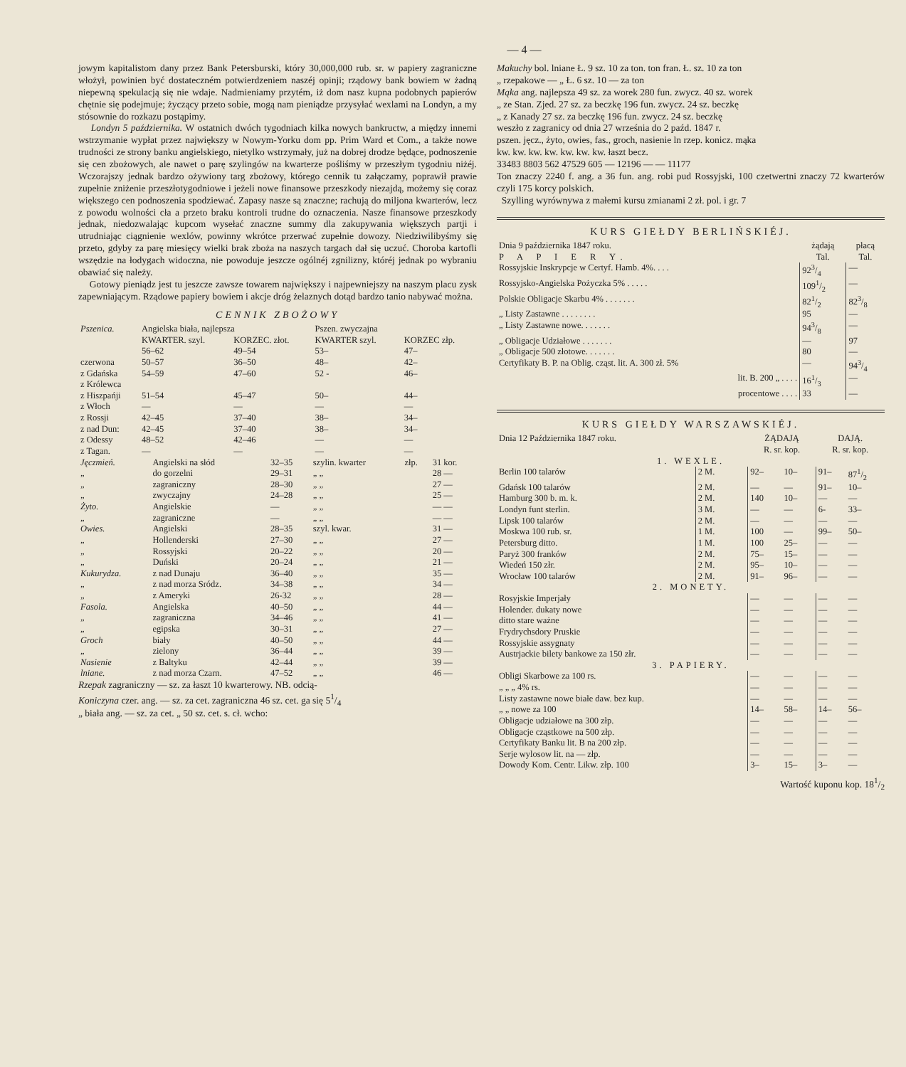— 4 —
jowym kapitalistom dany przez Bank Petersburski, który 30,000,000 rub. sr. w papiery zagraniczne włożył, powinien być dostateczném potwierdzeniem naszéj opinji; rządowy bank bowiem w żadną niepewną spekulacją się nie wdaje. Nadmieniamy przytém, iż dom nasz kupna podobnych papierów chętnie się podejmuje; życzący przeto sobie, mogą nam pieniądze przysyłać wexlami na Londyn, a my stósownie do rozkazu postąpimy.
Londyn 5 października. W ostatnich dwóch tygodniach kilka nowych bankructw, a między innemi wstrzymanie wypłat przez największy w Nowym-Yorku dom pp. Prim Ward et Com., a także nowe trudności ze strony banku angielskiego, nietylko wstrzymały, już na dobrej drodze będące, podnoszenie się cen zbożowych, ale nawet o parę szylingów na kwarterze pośliśmy w przeszłym tygodniu niżéj. Wczorajszy jednak bardzo ożywiony targ zbożowy, którego cennik tu załączamy, poprawił prawie zupełnie zniżenie przeszłotygodniowe i jeżeli nowe finansowe przeszkody niezajdą, możemy się coraz większego cen podnoszenia spodziewać. Zapasy nasze są znaczne; rachują do miljona kwarterów, lecz z powodu wolności cła a przeto braku kontroli trudne do oznaczenia. Nasze finansowe przeszkody jednak, niedozwalając kupcom wysełać znaczne summy dla zakupywania większych partji i utrudniając ciągnienie wexlów, powinny wkrótce przerwać zupełnie dowozy. Niedziwilibyśmy się przeto, gdyby za parę miesięcy wielki brak zboża na naszych targach dał się uczuć. Choroba kartofli wszędzie na łodygach widoczna, nie powoduje jeszcze ogólnéj zgnilizny, któréj jednak po wybraniu obawiać się należy.
Gotowy pieniądz jest tu jeszcze zawsze towarem największy i najpewniejszy na naszym placu zysk zapewniającym. Rządowe papiery bowiem i akcje dróg żelaznych dotąd bardzo tanio nabywać można.
CENNIK ZBOŻOWY
| Pszenica. | Angielska biała, najlepsza | | Pszen. zwyczajna | |
| | KWARTER. szyl. | KORZEC. złot. | KWARTER szyl. | KORZEC złp. |
| | 56–62 | 49–54 | 53– | 47– |
| czerwona | 50–57 | 36–50 | 48– | 42– |
| z Gdańska z Królewca | 54–59 | 47–60 | 52 - | 46– |
| z Hiszpańji | 51–54 | 45–47 | 50– | 44– |
| z Włoch | — | — | — | — |
| z Rossji | 42–45 | 37–40 | 38– | 34– |
| z nad Dun: | 42–45 | 37–40 | 38– | 34– |
| z Odessy | 48–52 | 42–46 | — | — |
| z Tagan. | — | — | — | — |
| Jęczmień. | Angielski na słód | 32–35 | szylin. kwarter | złp. | 31 kor. |
| „ | do gorzelni | 29–31 | „ „ | | 28 — |
| „ | zagraniczny | 28–30 | „ „ | | 27 — |
| „ | zwyczajny | 24–28 | „ „ | | 25 — |
| Żyto. | Angielskie | — | „ „ | | — — |
| „ | zagraniczne | — | „ „ | | — — |
| Owies. | Angielski | 28–35 | szyl. kwar. | | 31 — |
| „ | Hollenderski | 27–30 | „ „ | | 27 — |
| „ | Rossyjski | 20–22 | „ „ | | 20 — |
| „ | Duński | 20–24 | „ „ | | 21 — |
| Kukurydza. | z nad Dunaju | 36–40 | „ „ | | 35 — |
| „ | z nad morza Sródz. | 34–38 | „ „ | | 34 — |
| „ | z Ameryki | 26-32 | „ „ | | 28 — |
| Fasola. | Angielska | 40–50 | „ „ | | 44 — |
| „ | zagraniczna | 34–46 | „ „ | | 41 — |
| „ | egipska | 30–31 | „ „ | | 27 — |
| Groch | biały | 40–50 | „ „ | | 44 — |
| „ | zielony | 36–44 | „ „ | | 39 — |
| Nasienie | z Baltyku | 42–44 | „ „ | | 39 — |
| lniane. | z nad morza Czarn. | 47–52 | „ „ | | 46 — |
Rzepak zagraniczny — sz. za łaszt 10 kwarterowy. NB. odcią-
Koniczyna czer. ang. — sz. za cet. zagraniczna 46 sz. cet. ga się 51/4
„ biała ang. — sz. za cet. „ 50 sz. cet. s. cł. wcho:
Makuchy bol. lniane Ł. 9 sz. 10 za ton. ton fran. Ł. sz. 10 za ton
„ rzepakowe — „ Ł. 6 sz. 10 — za ton
Mąka ang. najlepsza 49 sz. za worek 280 fun. zwycz. 40 sz. worek
„ ze Stan. Zjed. 27 sz. za beczkę 196 fun. zwycz. 24 sz. beczkę
„ z Kanady 27 sz. za beczkę 196 fun. zwycz. 24 sz. beczkę
weszło z zagranicy od dnia 27 września do 2 paźd. 1847 r.
pszen. jęcz., żyto, owies, fas., groch, nasienie ln rzep. konicz. mąka
kw. kw. kw. kw. kw. kw. kw. łaszt becz.
33483 8803 562 47529 605 — 12196 — — 11177
Ton znaczy 2240 f. ang. a 36 fun. ang. robi pud Rossyjski, 100 czetwertni znaczy 72 kwarterów czyli 175 korcy polskich.
Szylling wyrównywa z małemi kursu zmianami 2 zł. pol. i gr. 7
KURS GIEŁDY BERLIŃSKIÉJ.
| Dnia 9 października 1847 roku. | żądają | płacą |
| P A P I E R Y. | Tal. | Tal. |
| Rossyjskie Inskrypcje w Certyf. Hamb. 4%. . . . | 923/4 | — |
| Rossyjsko-Angielska Pożyczka 5% . . . . . | 1091/2 | — |
| Polskie Obligacje Skarbu 4% . . . . . . . | 821/2 | 823/8 |
| „ Listy Zastawne . . . . . . . . | 95 | — |
| „ Listy Zastawne nowe. . . . . . . | 943/8 | — |
| „ Obligacje Udziałowe . . . . . . . | — | 97 |
| „ Obligacje 500 złotowe. . . . . . . | 80 | — |
| Certyfikaty B. P. na Oblig. cząst. lit. A. 300 zł. 5% | — | 943/4 |
| lit. B. 200 „ . . . . | 161/3 | — |
| procentowe . . . . | 33 | — |
KURS GIEŁDY WARSZAWSKIÉJ.
| Dnia 12 Października 1847 roku. | | ŻĄDAJĄ | | DAJĄ. | |
| | | R. sr. kop. | | R. sr. kop. | |
| 1. WEXLE. | | | | | |
| Berlin 100 talarów | 2 M. | 92– | 10– | 91– | 871/2 |
| Gdańsk 100 talarów | 2 M. | — | — | 91– | 10– |
| Hamburg 300 b. m. k. | 2 M. | 140 | 10– | — | — |
| Londyn funt sterlin. | 3 M. | — | — | 6- | 33– |
| Lipsk 100 talarów | 2 M. | — | — | — | — |
| Moskwa 100 rub. sr. | 1 M. | 100 | — | 99– | 50– |
| Petersburg ditto. | 1 M. | 100 | 25– | — | — |
| Paryż 300 franków | 2 M. | 75– | 15– | — | — |
| Wiedeń 150 złr. | 2 M. | 95– | 10– | — | — |
| Wrocław 100 talarów | 2 M. | 91– | 96– | — | — |
| 2. MONETY. | | | | | |
| Rosyjskie Imperjały | | — | — | — | — |
| Holender. dukaty nowe | | — | — | — | — |
| ditto stare ważne | | — | — | — | — |
| Frydrychsdory Pruskie | | — | — | — | — |
| Rossyjskie assygnaty | | — | — | — | — |
| Austrjackie bilety bankowe za 150 złr. | | — | — | — | — |
| 3. PAPIERY. | | | | | |
| Obligi Skarbowe za 100 rs. | | — | — | — | — |
| „ „ „ 4% rs. | | — | — | — | — |
| Listy zastawne nowe białe daw. bez kup. | | — | — | — | — |
| „ „ nowe za 100 | | 14– | 58– | 14– | 56– |
| Obligacje udziałowe na 300 złp. | | — | — | — | — |
| Obligacje cząstkowe na 500 złp. | | — | — | — | — |
| Certyfikaty Banku lit. B na 200 złp. | | — | — | — | — |
| Serje wylosow lit. na — złp. | | — | — | — | — |
| Dowody Kom. Centr. Likw. złp. 100 | | 3– | 15– | 3– | — |
Wartość kuponu kop. 181/2